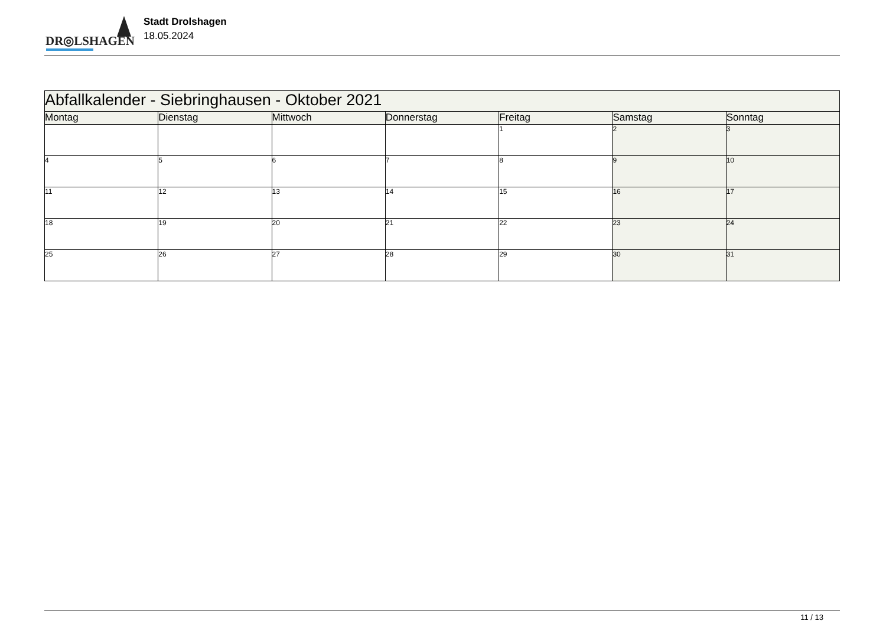DR◎LSHAGEN
Stadt Drolshagen
18.05.2024
| Abfallkalender - Siebringhausen - Oktober 2021 | | | | | | |
| --- | --- | --- | --- | --- | --- | --- |
| Montag | Dienstag | Mittwoch | Donnerstag | Freitag | Samstag | Sonntag |
| | | | | 1 | 2 | 3 |
| 4 | 5 | 6 | 7 | 8 | 9 | 10 |
| 11 | 12 | 13 | 14 | 15 | 16 | 17 |
| 18 | 19 | 20 | 21 | 22 | 23 | 24 |
| 25 | 26 | 27 | 28 | 29 | 30 | 31 |
11 / 13